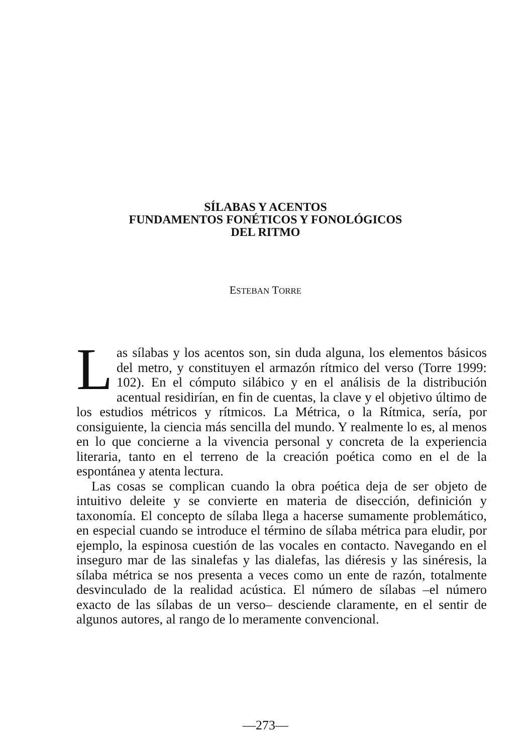SÍLABAS Y ACENTOS
FUNDAMENTOS FONÉTICOS Y FONOLÓGICOS
DEL RITMO
ESTEBAN TORRE
Las sílabas y los acentos son, sin duda alguna, los elementos básicos del metro, y constituyen el armazón rítmico del verso (Torre 1999: 102). En el cómputo silábico y en el análisis de la distribución acentual residirían, en fin de cuentas, la clave y el objetivo último de los estudios métricos y rítmicos. La Métrica, o la Rítmica, sería, por consiguiente, la ciencia más sencilla del mundo. Y realmente lo es, al menos en lo que concierne a la vivencia personal y concreta de la experiencia literaria, tanto en el terreno de la creación poética como en el de la espontánea y atenta lectura.
Las cosas se complican cuando la obra poética deja de ser objeto de intuitivo deleite y se convierte en materia de disección, definición y taxonomía. El concepto de sílaba llega a hacerse sumamente problemático, en especial cuando se introduce el término de sílaba métrica para eludir, por ejemplo, la espinosa cuestión de las vocales en contacto. Navegando en el inseguro mar de las sinalefas y las dialefas, las diéresis y las sinéresis, la sílaba métrica se nos presenta a veces como un ente de razón, totalmente desvinculado de la realidad acústica. El número de sílabas –el número exacto de las sílabas de un verso– desciende claramente, en el sentir de algunos autores, al rango de lo meramente convencional.
—273—